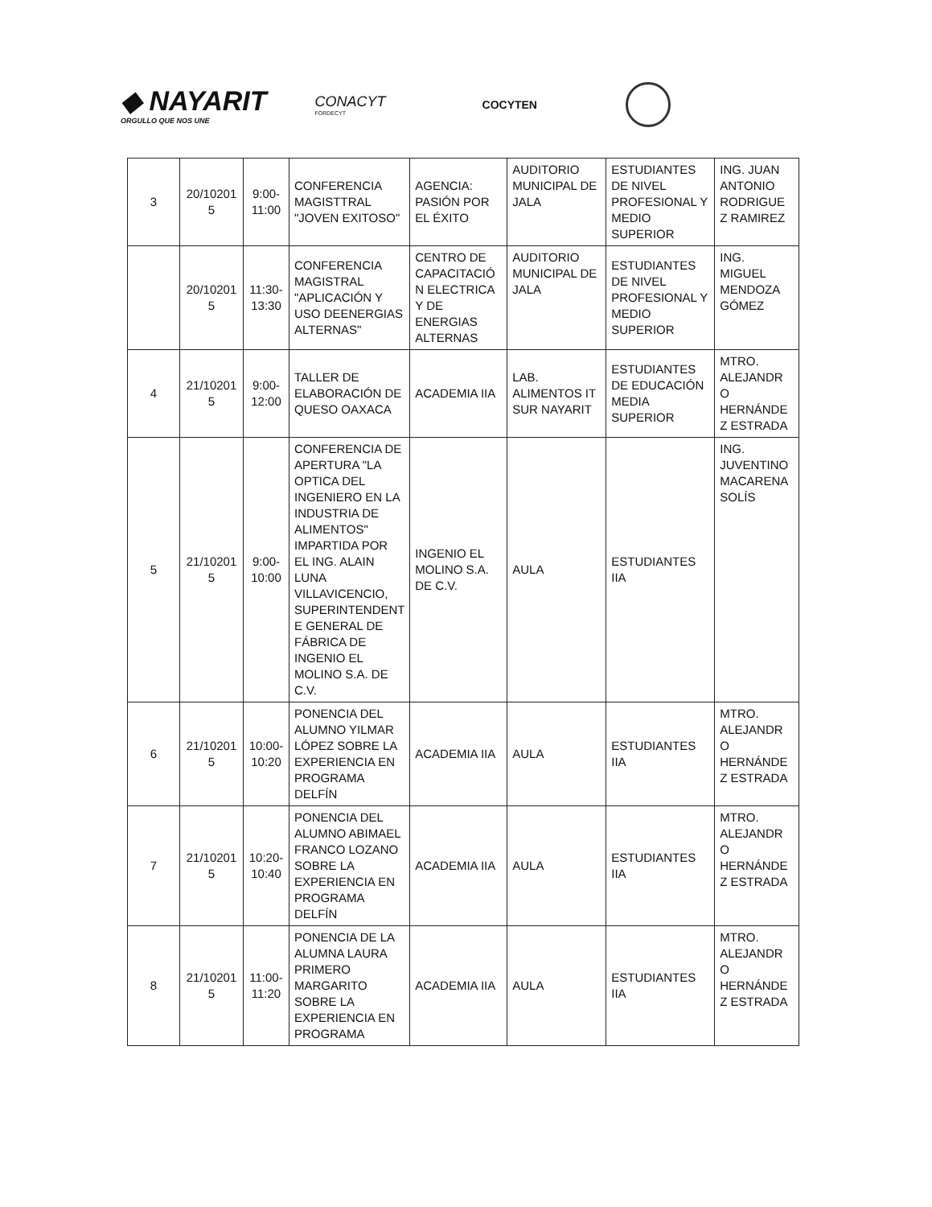◆ NAYARIT
ORGULLO QUE NOS UNE
CONACYT
FORDECYT
COCYTEN
| 3 | 20/10201 5 | 9:00- 11:00 | CONFERENCIA MAGISTTRAL "JOVEN EXITOSO" | AGENCIA: PASIÓN POR EL ÉXITO | AUDITORIO MUNICIPAL DE JALA | ESTUDIANTES DE NIVEL PROFESIONAL Y MEDIO SUPERIOR | ING. JUAN ANTONIO RODRIGUE Z RAMIREZ |
| | 20/10201 5 | 11:30- 13:30 | CONFERENCIA MAGISTRAL "APLICACIÓN Y USO DEENERGIAS ALTERNAS" | CENTRO DE CAPACITACIÓ N ELECTRICA Y DE ENERGIAS ALTERNAS | AUDITORIO MUNICIPAL DE JALA | ESTUDIANTES DE NIVEL PROFESIONAL Y MEDIO SUPERIOR | ING. MIGUEL MENDOZA GÓMEZ |
| 4 | 21/10201 5 | 9:00- 12:00 | TALLER DE ELABORACIÓN DE QUESO OAXACA | ACADEMIA IIA | LAB. ALIMENTOS IT SUR NAYARIT | ESTUDIANTES DE EDUCACIÓN MEDIA SUPERIOR | MTRO. ALEJANDR O HERNÁNDE Z ESTRADA |
| 5 | 21/10201 5 | 9:00- 10:00 | CONFERENCIA DE APERTURA "LA OPTICA DEL INGENIERO EN LA INDUSTRIA DE ALIMENTOS" IMPARTIDA POR EL ING. ALAIN LUNA VILLAVICENCIO, SUPERINTENDENT E GENERAL DE FÁBRICA DE INGENIO EL MOLINO S.A. DE C.V. | INGENIO EL MOLINO S.A. DE C.V. | AULA | ESTUDIANTES IIA | ING. JUVENTINO MACARENA SOLÍS |
| 6 | 21/10201 5 | 10:00- 10:20 | PONENCIA DEL ALUMNO YILMAR LÓPEZ SOBRE LA EXPERIENCIA EN PROGRAMA DELFÍN | ACADEMIA IIA | AULA | ESTUDIANTES IIA | MTRO. ALEJANDR O HERNÁNDE Z ESTRADA |
| 7 | 21/10201 5 | 10:20- 10:40 | PONENCIA DEL ALUMNO ABIMAEL FRANCO LOZANO SOBRE LA EXPERIENCIA EN PROGRAMA DELFÍN | ACADEMIA IIA | AULA | ESTUDIANTES IIA | MTRO. ALEJANDR O HERNÁNDE Z ESTRADA |
| 8 | 21/10201 5 | 11:00- 11:20 | PONENCIA DE LA ALUMNA LAURA PRIMERO MARGARITO SOBRE LA EXPERIENCIA EN PROGRAMA | ACADEMIA IIA | AULA | ESTUDIANTES IIA | MTRO. ALEJANDR O HERNÁNDE Z ESTRADA |